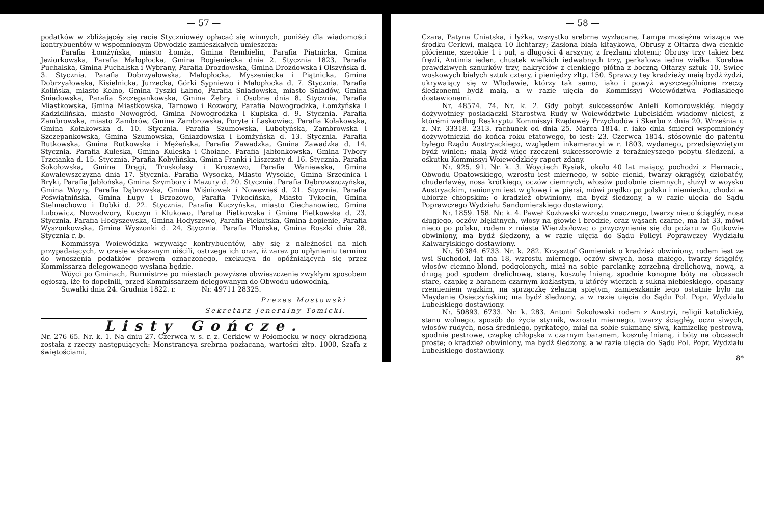— 57 —
podatków w zbliżającéy się racie Styczniowéy opłacać się winnych, poniżéy dla wiadomości kontrybuentów w wspomnionym Obwodzie zamieszkałych umieszcza:
Parafia Łomżyńska, miasto Łomża, Gmina Rembielin, Parafia Piątnicka, Gmina Jeziorkowska, Parafia Małopłocka, Gmina Rogieniecka dnia 2. Stycznia 1823. Parafia Puchalska, Gmina Puchalska i Wybrany, Parafia Drozdowska, Gmina Drozdowska i Olszyńska d. 3. Stycznia. Parafia Dobrzyałowska, Małopłocka, Myszeniecka i Piątnicka, Gmina Dobrzyałowska, Kisielnicka, Jurzecka, Górki Sypniewo i Małopłocka d. 7. Stycznia. Parafia Kolińska, miasto Kolno, Gmina Tyszki Łabno, Parafia Sniadowska, miasto Sniadów, Gmina Sniadowska, Parafia Szczepankowska, Gmina Żebry i Osobne dnia 8. Stycznia. Parafia Miastkowska, Gmina Miastkowska, Tarnowo i Rozwory, Parafia Nowogrodzka, Łomżyńska i Kadzidlińska, miasto Nowogród, Gmina Nowogrodzka i Kupiska d. 9. Stycznia. Parafia Zambrowska, miasto Zambrów, Gmina Zambrowska, Poryte i Laskowiec, Parafia Kołakowska, Gmina Kołakowska d. 10. Stycznia. Parafia Szumowska, Lubotyńska, Zambrowska i Szczepankowska, Gmina Szumowska, Gniazdowska i Łomżyńska d. 13. Stycznia. Parafia Rutkowska, Gmina Rutkowska i Mężeńska, Parafia Zawadzka, Gmina Zawadzka d. 14. Stycznia. Parafia Kuleska, Gmina Kuleska i Choiane. Parafia Jabłonkowska, Gmina Tybory Trzcianka d. 15. Stycznia. Parafia Kobylińska, Gmina Franki i Liszczaty d. 16. Stycznia. Parafia Sokołowska, Gmina Drągi, Truskolasy i Kruszewo, Parafia Waniewska, Gmina Kowalewszczyzna dnia 17. Stycznia. Parafia Wysocka, Miasto Wysokie, Gmina Srzednica i Bryki, Parafia Jabłońska, Gmina Szymbory i Mazury d. 20. Stycznia. Parafia Dąbrowszczyńska, Gmina Woyry, Parafia Dąbrowska, Gmina Wiśniowek i Nowawieś d. 21. Stycznia. Parafia Poświątnińska, Gmina Łupy i Brzozowo, Parafia Tykocińska, Miasto Tykocin, Gmina Stelmachowo i Dobki d. 22. Stycznia. Parafia Kuczyńska, miasto Ciechanowiec, Gmina Lubowicz, Nowodwory, Kuczyn i Klukowo, Parafia Pietkowska i Gmina Pietkowska d. 23. Stycznia. Parafia Hodyszewska, Gmina Hodyszewo, Parafia Piekutska, Gmina Łopienie, Parafia Wyszonkowska, Gmina Wyszonki d. 24. Stycznia. Parafia Płońska, Gmina Roszki dnia 28. Stycznia r. b.
Kommissya Woiewódzka wzywaiąc kontrybuentów, aby się z należności na nich przypadaiących, w czasie wskazanym uiścili, ostrzega ich oraz, iż zaraz po upłynieniu terminu do wnoszenia podatków prawem oznaczonego, exekucya do opóźniaiących się przez Kommissarza delegowanego wysłana będzie.
Wóyci po Gminach, Burmistrze po miastach powyższe obwieszczenie zwykłym sposobem ogłoszą, iże to dopełnili, przed Kommissarzem delegowanym do Obwodu udowodnią.
Suwałki dnia 24. Grudnia 1822. r. Nr. 49711 28325.
Prezes Mostowski
Sekretarz Jeneralny Tomicki.
Listy Gończe.
Nr. 276 65. Nr. k. 1. Na dniu 27. Czerwca v. s. r. z. Cerkiew w Połomocku w nocy okradzioną została z rzeczy następuiących: Monstrancya srebrna pozłacana, wartości złtp. 1000, Szafa z świętościami,
— 58 —
Czara, Patyna Uniatska, i łyżka, wszystko srebrne wyzłacane, Lampa mosiężna wisząca we środku Cerkwi, maiąca 10 lichtarzy; Zasłona biała kitaykowa, Obrusy z Ołtarza dwa cienkie płócienne, szerokie 1 i puł, a długości 4 arszyny, z fręzlami złotemi; Obrusy trzy takież bez fręzli, Antimis ieden, chustek wielkich iedwabnych trzy, perkalowa iedna wielka. Koralów prawdziwych sznurków trzy, nakryciów z cienkiego płótna z boczną Ołtarzy sztuk 10, Swiec woskowych białych sztuk cztery, i pieniędzy złtp. 150. Sprawcy tey kradzieży maią bydź żydzi, ukrywaiący się w Włodawie, którzy tak samo, iako i powyż wyszczególnione rzeczy śledzonemi bydź maią, a w razie uięcia do Kommissyi Woiewództwa Podlaskiego dostawionemi.
Nr. 48574. 74. Nr. k. 2. Gdy pobyt sukcessorów Anieli Komorowskiéy, niegdy dożywotniey posiadaczki Starostwa Rudy w Woiewództwie Lubelskiém wiadomy nieiest, z którémi według Reskryptu Kommissyi Rządowéy Przychodów i Skarbu z dnia 20. Września r. z. Nr. 33318. 2313. rachunek od dnia 25. Marca 1814. r. iako dnia śmierci wspomnionéy dożywotniczki do końca roku etatowego, to iest: 23. Czerwca 1814. stósownie do patentu byłego Rządu Austryackiego, względem inkameracyi w r. 1803. wydanego, przedsięwziętym bydź winien; maią bydź więc rzeczeni sukcessorowie z teraźnieyszego pobytu śledzeni, a ośkutku Kommissyi Woiewódzkiéy raport zdany.
Nr. 925. 91. Nr. k. 3. Woyciech Rysiak, około 40 lat maiący, pochodzi z Hernacic, Obwodu Opatowskiego, wzrostu iest miernego, w sobie cienki, twarzy okrągłéy, dziobatéy, chuderlawéy, nosa krótkiego, oczów ciemnych, włosów podobnie ciemnych, służył w woysku Austryackim, ranionym iest w głowę i w piersi, mówi prędko po polsku i niemiecku, chodzi w ubiorze chłopskim; o kradzież obwiniony, ma bydź śledzony, a w razie uięcia do Sądu Poprawczego Wydziału Sandomierskiego dostawiony.
Nr. 1859. 158. Nr. k. 4. Paweł Kozłowski wzrostu znacznego, twarzy nieco ściągłéy, nosa długiego, oczów błękitnych, włosy na głowie i brodzie, oraz wąsach czarne, ma lat 33, mówi nieco po polsku, rodem z miasta Wierzbołowa; o przyczynienie się do pożaru w Gutkowie obwiniony, ma bydź śledzony, a w razie uięcia do Sądu Policyi Poprawczey Wydziału Kalwaryiskiego dostawiony.
Nr. 50384. 6733. Nr. k. 282. Krzysztof Gumieniak o kradzież obwiniony, rodem iest ze wsi Suchodoł, lat ma 18, wzrostu miernego, oczów siwych, nosa małego, twarzy ściągłéy, włosów ciemno-blond, podgolonych, miał na sobie parciankę zgrzebną drelichową, nową, a drugą pod spodem drelichową, starą, koszulę lnianą, spodnie konopne bóty na obcasach stare, czapkę z baranem czarnym kożlastym, u któréy wierzch z sukna niebieskiego, opasany rzemieniem wązkim, na sprzączkę żelazną spiętym, zamieszkanie iego ostatnie było na Maydanie Osieczyńskim; ma bydź śledzony, a w razie uięcia do Sądu Pol. Popr. Wydziału Lubelskiego dostawiony.
Nr. 50893. 6733. Nr. k. 283. Antoni Sokołowski rodem z Austryi, religii katolickiéy, stanu wolnego, sposób do życia styrnik, wzrostu miernego, twarzy ściągłéy, oczu siwych, włosów rudych, nosa średniego, pyrkatego, miał na sobie sukmanę siwą, kamizelkę pestrową, spodnie pestrowe, czapkę chłopska z czarnym baranem, koszulę lnianą, i bóty na obcasach proste; o kradzież obwiniony, ma bydź śledzony, a w razie uięcia do Sądu Pol. Popr. Wydziału Lubelskiego dostawiony.
8*